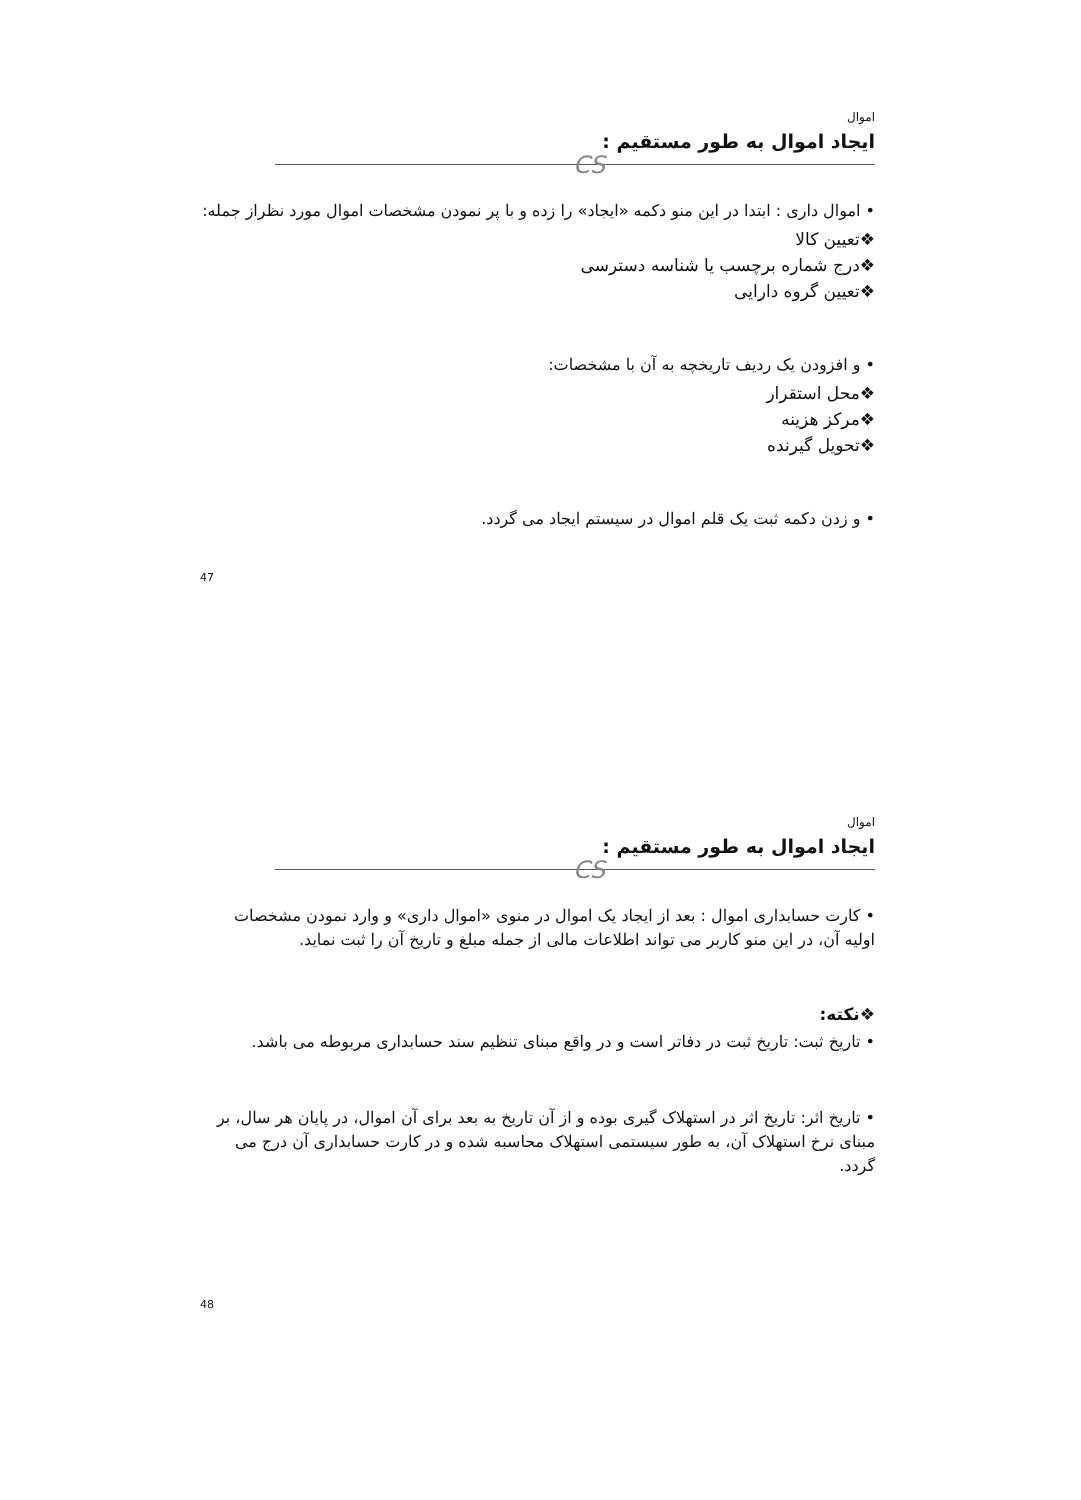اموال
ایجاد اموال به طور مستقیم :
CS
• اموال داری : ابتدا در این منو دکمه «ایجاد» را زده و با پر نمودن مشخصات اموال مورد نظراز جمله:
❖تعیین کالا
❖درج شماره برچسب یا شناسه دسترسی
❖تعیین گروه دارایی
• و افزودن یک ردیف تاریخچه به آن با مشخصات:
❖محل استقرار
❖مرکز هزینه
❖تحویل گیرنده
• و زدن دکمه ثبت یک قلم اموال در سیستم ایجاد می گردد.
47
اموال
ایجاد اموال به طور مستقیم :
CS
• کارت حسابداری اموال : بعد از ایجاد یک اموال در منوی «اموال داری» و وارد نمودن مشخصات اولیه آن، در این منو کاربر می تواند اطلاعات مالی از جمله مبلغ و تاریخ آن را ثبت نماید.
❖نکته:
• تاریخ ثبت: تاریخ ثبت در دفاتر است و در واقع مبنای تنظیم سند حسابداری مربوطه می باشد.
• تاریخ اثر: تاریخ اثر در استهلاک گیری بوده و از آن تاریخ به بعد برای آن اموال، در پایان هر سال، بر مبنای نرخ استهلاک آن، به طور سیستمی استهلاک محاسبه شده و در کارت حسابداری آن درج می گردد.
48